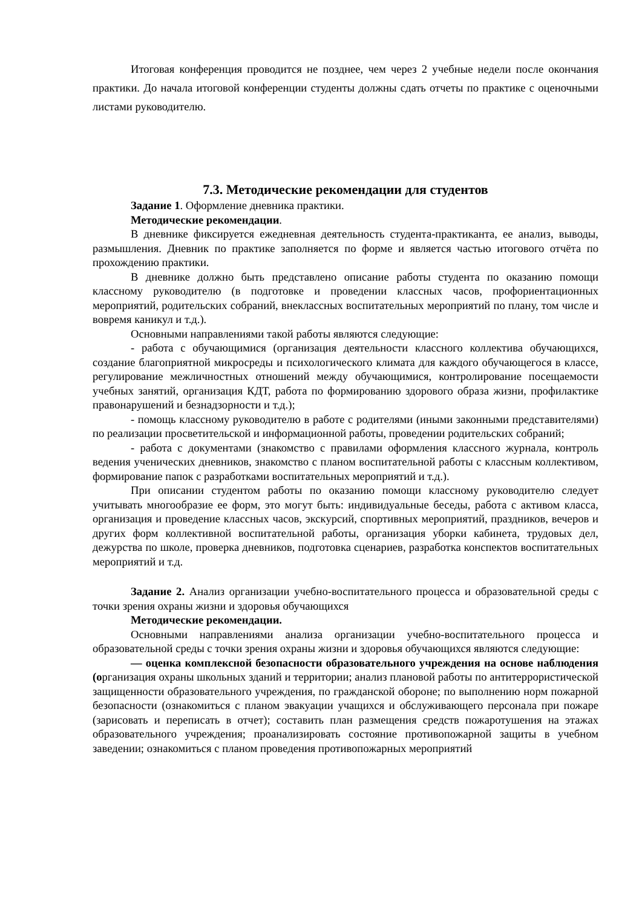Итоговая конференция проводится не позднее, чем через 2 учебные недели после окончания практики. До начала итоговой конференции студенты должны сдать отчеты по практике с оценочными листами руководителю.
7.3. Методические рекомендации для студентов
Задание 1. Оформление дневника практики.
Методические рекомендации.
В дневнике фиксируется ежедневная деятельность студента-практиканта, ее анализ, выводы, размышления. Дневник по практике заполняется по форме и является частью итогового отчёта по прохождению практики.
В дневнике должно быть представлено описание работы студента по оказанию помощи классному руководителю (в подготовке и проведении классных часов, профориентационных мероприятий, родительских собраний, внеклассных воспитательных мероприятий по плану, том числе и вовремя каникул и т.д.).
Основными направлениями такой работы являются следующие:
- работа с обучающимися (организация деятельности классного коллектива обучающихся, создание благоприятной микросреды и психологического климата для каждого обучающегося в классе, регулирование межличностных отношений между обучающимися, контролирование посещаемости учебных занятий, организация КДТ, работа по формированию здорового образа жизни, профилактике правонарушений и безнадзорности и т.д.);
- помощь классному руководителю в работе с родителями (иными законными представителями) по реализации просветительской и информационной работы, проведении родительских собраний;
- работа с документами (знакомство с правилами оформления классного журнала, контроль ведения ученических дневников, знакомство с планом воспитательной работы с классным коллективом, формирование папок с разработками воспитательных мероприятий и т.д.).
При описании студентом работы по оказанию помощи классному руководителю следует учитывать многообразие ее форм, это могут быть: индивидуальные беседы, работа с активом класса, организация и проведение классных часов, экскурсий, спортивных мероприятий, праздников, вечеров и других форм коллективной воспитательной работы, организация уборки кабинета, трудовых дел, дежурства по школе, проверка дневников, подготовка сценариев, разработка конспектов воспитательных мероприятий и т.д.
Задание 2. Анализ организации учебно-воспитательного процесса и образовательной среды с точки зрения охраны жизни и здоровья обучающихся
Методические рекомендации.
Основными направлениями анализа организации учебно-воспитательного процесса и образовательной среды с точки зрения охраны жизни и здоровья обучающихся являются следующие:
— оценка комплексной безопасности образовательного учреждения на основе наблюдения (организация охраны школьных зданий и территории; анализ плановой работы по антитеррористической защищенности образовательного учреждения, по гражданской обороне; по выполнению норм пожарной безопасности (ознакомиться с планом эвакуации учащихся и обслуживающего персонала при пожаре (зарисовать и переписать в отчет); составить план размещения средств пожаротушения на этажах образовательного учреждения; проанализировать состояние противопожарной защиты в учебном заведении; ознакомиться с планом проведения противопожарных мероприятий